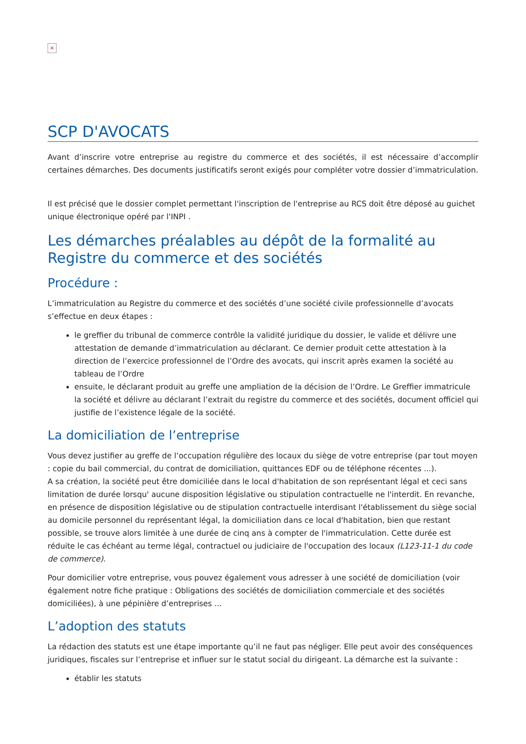×
SCP D'AVOCATS
Avant d’inscrire votre entreprise au registre du commerce et des sociétés, il est nécessaire d’accomplir certaines démarches. Des documents justificatifs seront exigés pour compléter votre dossier d’immatriculation.
Il est précisé que le dossier complet permettant l'inscription de l'entreprise au RCS doit être déposé au guichet unique électronique opéré par l'INPI .
Les démarches préalables au dépôt de la formalité au Registre du commerce et des sociétés
Procédure :
L’immatriculation au Registre du commerce et des sociétés d’une société civile professionnelle d’avocats s’effectue en deux étapes :
le greffier du tribunal de commerce contrôle la validité juridique du dossier, le valide et délivre une attestation de demande d’immatriculation au déclarant. Ce dernier produit cette attestation à la direction de l’exercice professionnel de l’Ordre des avocats, qui inscrit après examen la société au tableau de l’Ordre
ensuite, le déclarant produit au greffe une ampliation de la décision de l’Ordre. Le Greffier immatricule la société et délivre au déclarant l’extrait du registre du commerce et des sociétés, document officiel qui justifie de l’existence légale de la société.
La domiciliation de l’entreprise
Vous devez justifier au greffe de l’occupation régulière des locaux du siège de votre entreprise (par tout moyen : copie du bail commercial, du contrat de domiciliation, quittances EDF ou de téléphone récentes ...).
A sa création, la société peut être domiciliée dans le local d'habitation de son représentant légal et ceci sans limitation de durée lorsqu' aucune disposition législative ou stipulation contractuelle ne l'interdit. En revanche, en présence de disposition législative ou de stipulation contractuelle interdisant l'établissement du siège social au domicile personnel du représentant légal, la domiciliation dans ce local d'habitation, bien que restant possible, se trouve alors limitée à une durée de cinq ans à compter de l'immatriculation. Cette durée est réduite le cas échéant au terme légal, contractuel ou judiciaire de l'occupation des locaux (L123-11-1 du code de commerce).
Pour domicilier votre entreprise, vous pouvez également vous adresser à une société de domiciliation (voir également notre fiche pratique : Obligations des sociétés de domiciliation commerciale et des sociétés domiciliées), à une pépinière d’entreprises ...
L’adoption des statuts
La rédaction des statuts est une étape importante qu’il ne faut pas négliger. Elle peut avoir des conséquences juridiques, fiscales sur l’entreprise et influer sur le statut social du dirigeant. La démarche est la suivante :
établir les statuts